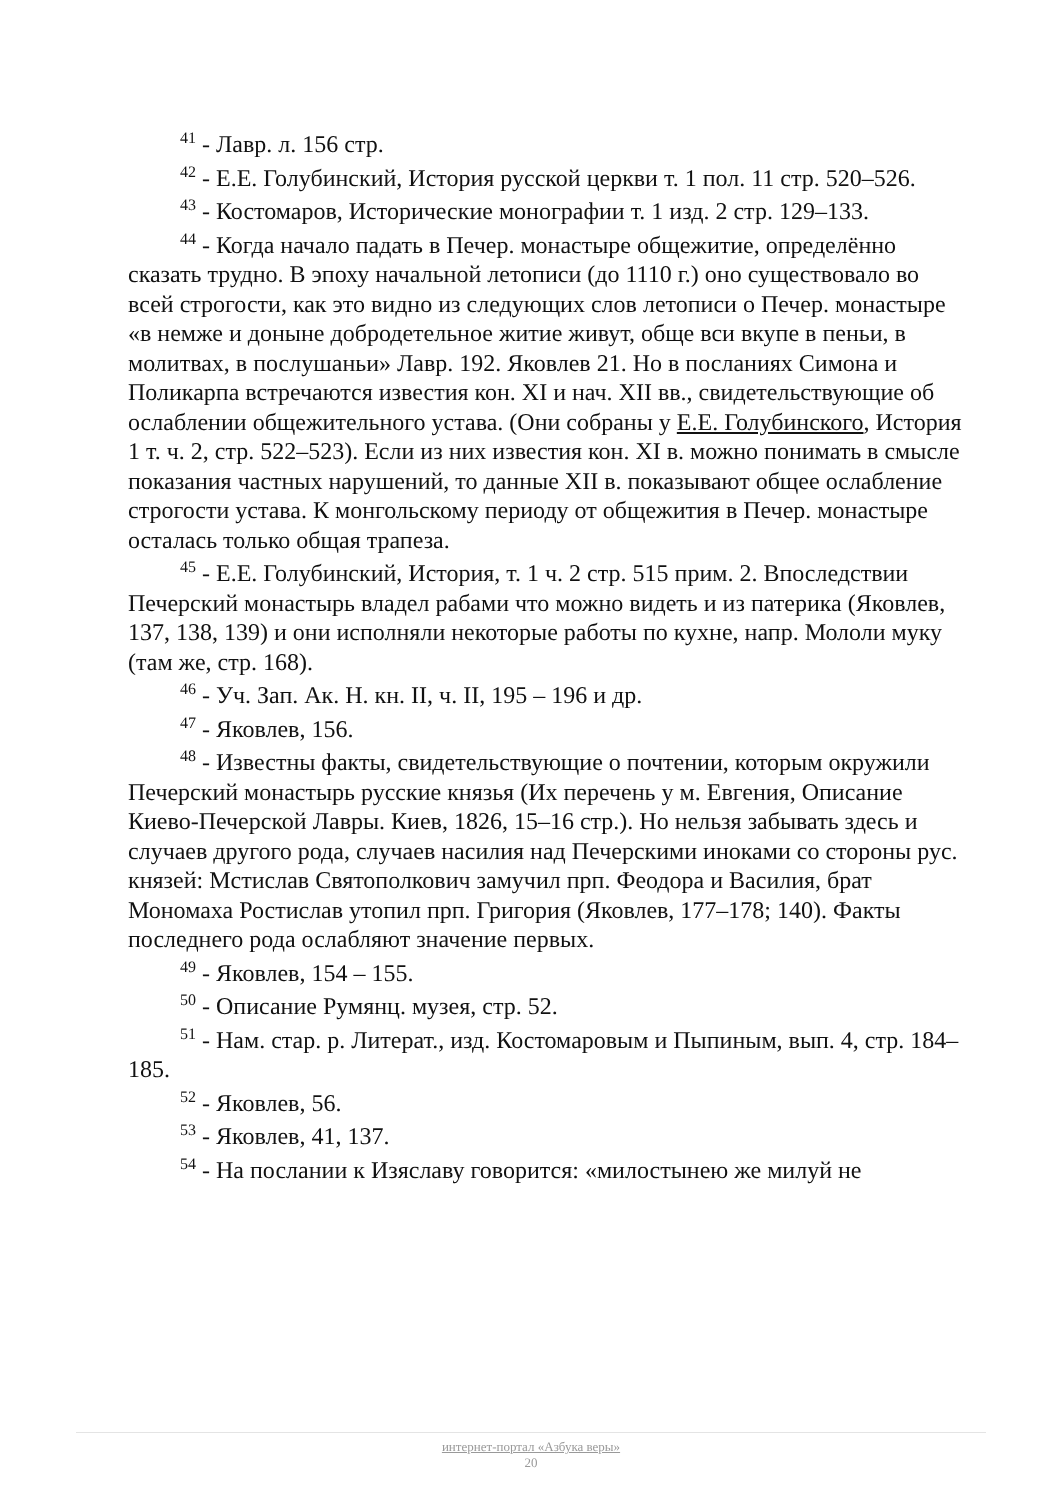<sup>41</sup> - Лавр. л. 156 стр.
<sup>42</sup> - Е.Е. Голубинский, История русской церкви т. 1 пол. 11 стр. 520–526.
<sup>43</sup> - Костомаров, Исторические монографии т. 1 изд. 2 стр. 129–133.
<sup>44</sup> - Когда начало падать в Печер. монастыре общежитие, определённо сказать трудно. В эпоху начальной летописи (до 1110 г.) оно существовало во всей строгости, как это видно из следующих слов летописи о Печер. монастыре «в немже и доныне добродетельное житие живут, обще вси вкупе в пеньи, в молитвах, в послушаньи» Лавр. 192. Яковлев 21. Но в посланиях Симона и Поликарпа встречаются известия кон. XI и нач. XII вв., свидетельствующие об ослаблении общежительного устава. (Они собраны у Е.Е. Голубинского, История 1 т. ч. 2, стр. 522–523). Если из них известия кон. XI в. можно понимать в смысле показания частных нарушений, то данные XII в. показывают общее ослабление строгости устава. К монгольскому периоду от общежития в Печер. монастыре осталась только общая трапеза.
<sup>45</sup> - Е.Е. Голубинский, История, т. 1 ч. 2 стр. 515 прим. 2. Впоследствии Печерский монастырь владел рабами что можно видеть и из патерика (Яковлев, 137, 138, 139) и они исполняли некоторые работы по кухне, напр. Мололи муку (там же, стр. 168).
<sup>46</sup> - Уч. Зап. Ак. Н. кн. II, ч. II, 195 – 196 и др.
<sup>47</sup> - Яковлев, 156.
<sup>48</sup> - Известны факты, свидетельствующие о почтении, которым окружили Печерский монастырь русские князья (Их перечень у м. Евгения, Описание Киево-Печерской Лавры. Киев, 1826, 15–16 стр.). Но нельзя забывать здесь и случаев другого рода, случаев насилия над Печерскими иноками со стороны рус. князей: Мстислав Святополкович замучил прп. Феодора и Василия, брат Мономаха Ростислав утопил прп. Григория (Яковлев, 177–178; 140). Факты последнего рода ослабляют значение первых.
<sup>49</sup> - Яковлев, 154 – 155.
<sup>50</sup> - Описание Румянц. музея, стр. 52.
<sup>51</sup> - Нам. стар. р. Литерат., изд. Костомаровым и Пыпиным, вып. 4, стр. 184–185.
<sup>52</sup> - Яковлев, 56.
<sup>53</sup> - Яковлев, 41, 137.
<sup>54</sup> - На послании к Изяславу говорится: «милостынею же милуй не
интернет-портал «Азбука веры»
20